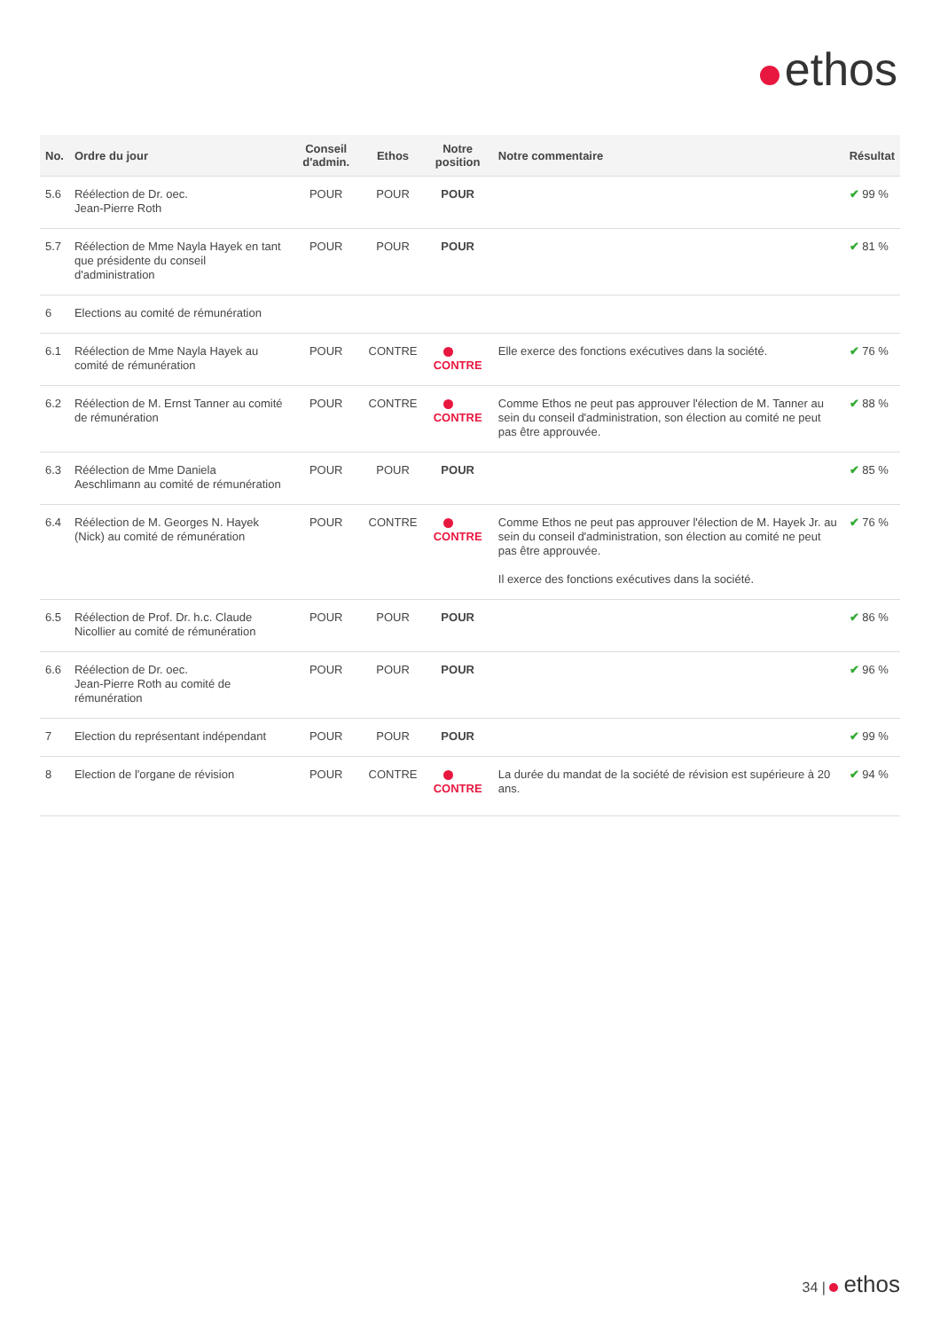ethos
| No. | Ordre du jour | Conseil d'admin. | Ethos | Notre position | Notre commentaire | Résultat |
| --- | --- | --- | --- | --- | --- | --- |
| 5.6 | Réélection de Dr. oec. Jean-Pierre Roth | POUR | POUR | POUR | | ✔ 99 % |
| 5.7 | Réélection de Mme Nayla Hayek en tant que présidente du conseil d'administration | POUR | POUR | POUR | | ✔ 81 % |
| 6 | Elections au comité de rémunération | | | | | |
| 6.1 | Réélection de Mme Nayla Hayek au comité de rémunération | POUR | CONTRE | CONTRE | Elle exerce des fonctions exécutives dans la société. | ✔ 76 % |
| 6.2 | Réélection de M. Ernst Tanner au comité de rémunération | POUR | CONTRE | CONTRE | Comme Ethos ne peut pas approuver l'élection de M. Tanner au sein du conseil d'administration, son élection au comité ne peut pas être approuvée. | ✔ 88 % |
| 6.3 | Réélection de Mme Daniela Aeschlimann au comité de rémunération | POUR | POUR | POUR | | ✔ 85 % |
| 6.4 | Réélection de M. Georges N. Hayek (Nick) au comité de rémunération | POUR | CONTRE | CONTRE | Comme Ethos ne peut pas approuver l'élection de M. Hayek Jr. au sein du conseil d'administration, son élection au comité ne peut pas être approuvée. Il exerce des fonctions exécutives dans la société. | ✔ 76 % |
| 6.5 | Réélection de Prof. Dr. h.c. Claude Nicollier au comité de rémunération | POUR | POUR | POUR | | ✔ 86 % |
| 6.6 | Réélection de Dr. oec. Jean-Pierre Roth au comité de rémunération | POUR | POUR | POUR | | ✔ 96 % |
| 7 | Election du représentant indépendant | POUR | POUR | POUR | | ✔ 99 % |
| 8 | Election de l'organe de révision | POUR | CONTRE | CONTRE | La durée du mandat de la société de révision est supérieure à 20 ans. | ✔ 94 % |
34 | ethos